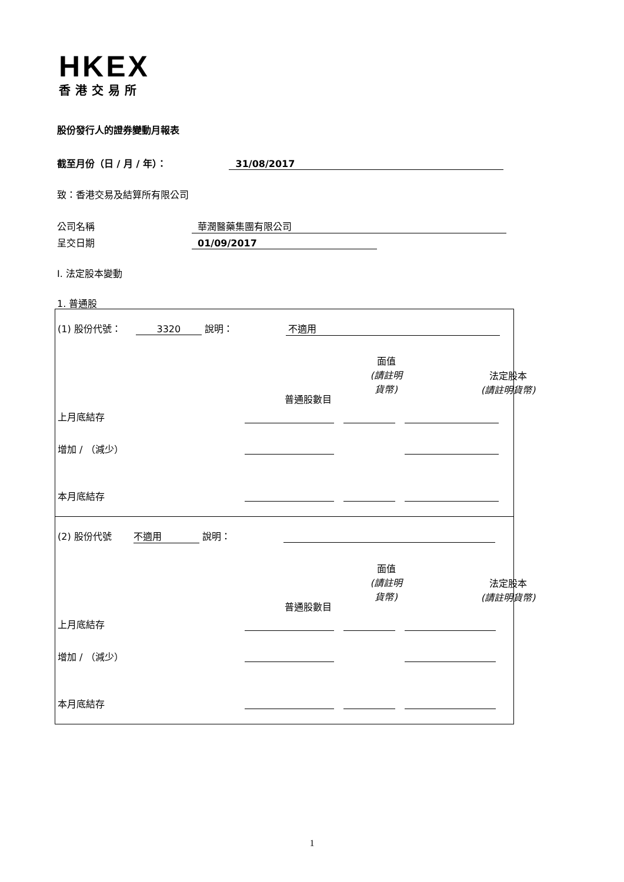HKEX
香港交易所
股份發行人的證券變動月報表
截至月份（日 / 月 / 年）： 31/08/2017
致：香港交易及結算所有限公司
公司名稱 華潤醫藥集團有限公司
呈交日期 01/09/2017
I. 法定股本變動
1. 普通股
(1) 股份代號： 3320 說明： 不適用
普通股數目
面值
(請註明
貨幣)
法定股本
(請註明貨幣)
上月底結存
增加 / （減少）
本月底結存
(2) 股份代號 不適用 說明：
普通股數目
面值
(請註明
貨幣)
法定股本
(請註明貨幣)
上月底結存
增加 / （減少）
本月底結存
1